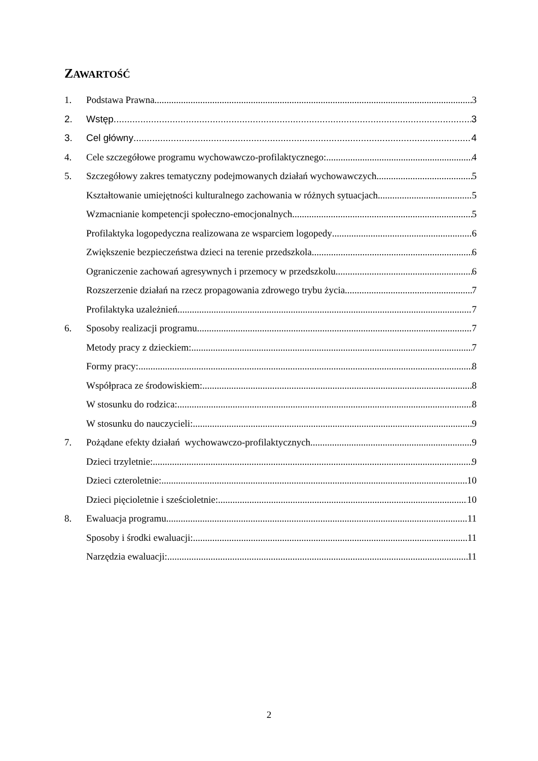ZAWARTOŚĆ
1. Podstawa Prawna 3
2. Wstęp 3
3. Cel główny 4
4. Cele szczegółowe programu wychowawczo-profilaktycznego: 4
5. Szczegółowy zakres tematyczny podejmowanych działań wychowawczych. 5
Kształtowanie umiejętności kulturalnego zachowania w różnych sytuacjach 5
Wzmacnianie kompetencji społeczno-emocjonalnych 5
Profilaktyka logopedyczna realizowana ze wsparciem logopedy 6
Zwiększenie bezpieczeństwa dzieci na terenie przedszkola 6
Ograniczenie zachowań agresywnych i przemocy w przedszkolu 6
Rozszerzenie działań na rzecz propagowania zdrowego trybu życia 7
Profilaktyka uzależnień 7
6. Sposoby realizacji programu 7
Metody pracy z dzieckiem: 7
Formy pracy: 8
Współpraca ze środowiskiem: 8
W stosunku do rodzica: 8
W stosunku do nauczycieli: 9
7. Pożądane efekty działań wychowawczo-profilaktycznych 9
Dzieci trzyletnie: 9
Dzieci czteroletnie: 10
Dzieci pięcioletnie i sześcioletnie: 10
8. Ewaluacja programu 11
Sposoby i środki ewaluacji: 11
Narzędzia ewaluacji: 11
2